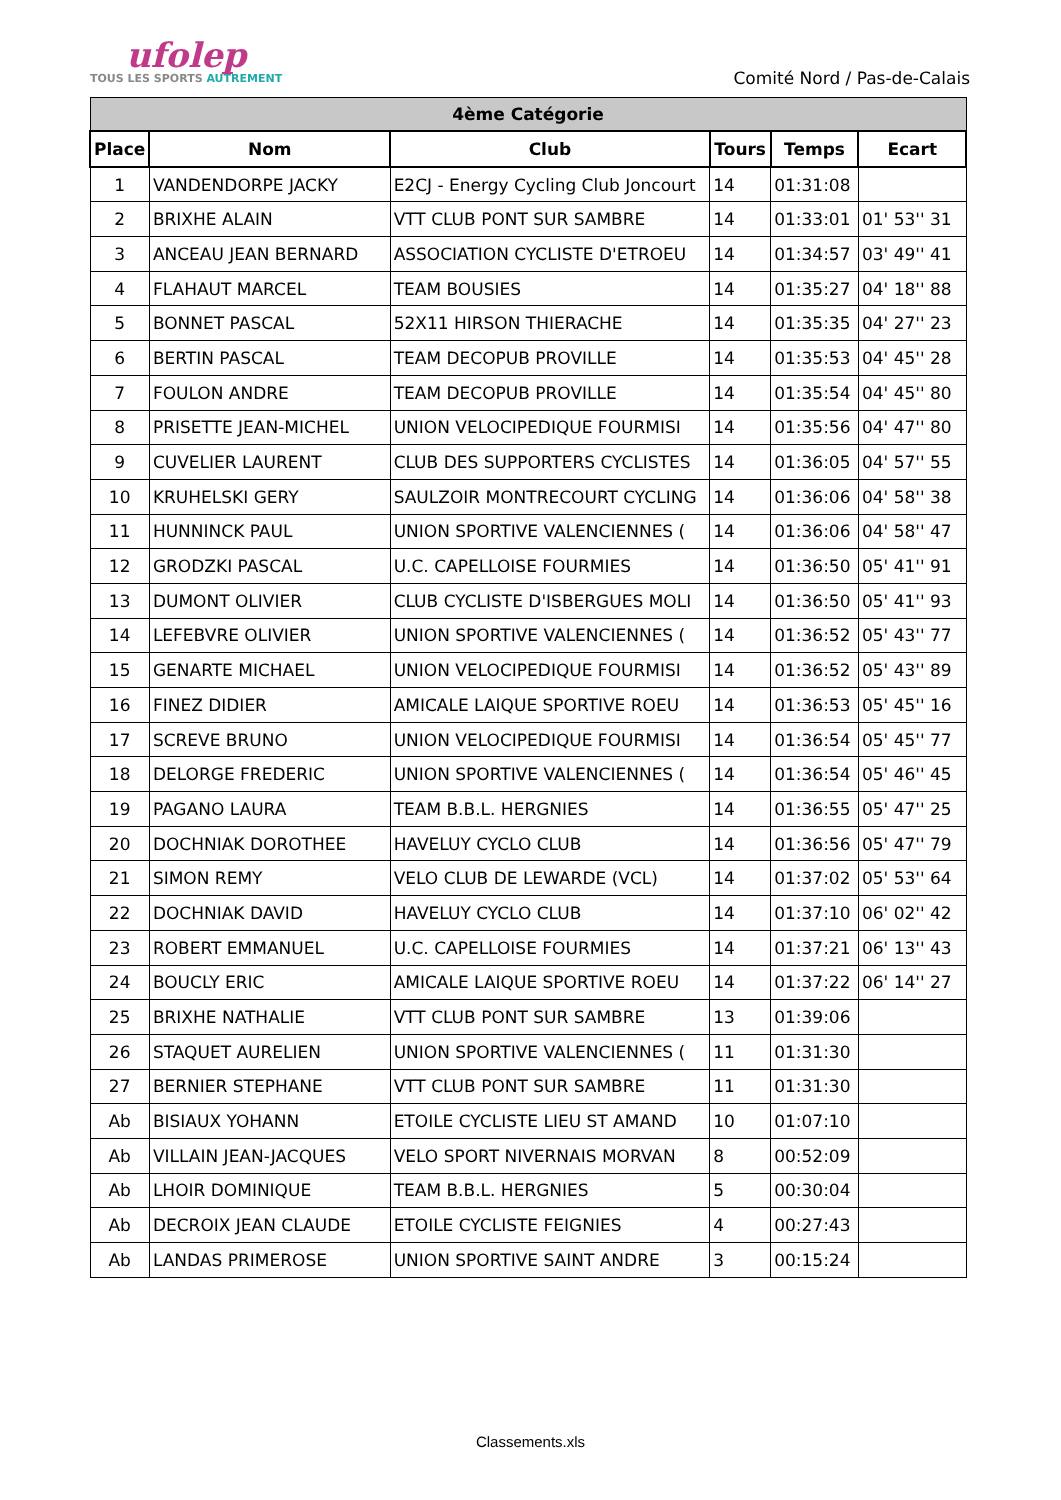ufolep
TOUS LES SPORTS AUTREMENT
Comité Nord / Pas-de-Calais
| 4ème Catégorie | | | | | |
| Place | Nom | Club | Tours | Temps | Ecart |
| 1 | VANDENDORPE JACKY | E2CJ - Energy Cycling Club Joncourt | 14 | 01:31:08 | |
| 2 | BRIXHE ALAIN | VTT CLUB PONT SUR SAMBRE | 14 | 01:33:01 | 01' 53'' 31 |
| 3 | ANCEAU JEAN BERNARD | ASSOCIATION CYCLISTE D'ETROEU | 14 | 01:34:57 | 03' 49'' 41 |
| 4 | FLAHAUT MARCEL | TEAM BOUSIES | 14 | 01:35:27 | 04' 18'' 88 |
| 5 | BONNET PASCAL | 52X11 HIRSON THIERACHE | 14 | 01:35:35 | 04' 27'' 23 |
| 6 | BERTIN PASCAL | TEAM DECOPUB PROVILLE | 14 | 01:35:53 | 04' 45'' 28 |
| 7 | FOULON ANDRE | TEAM DECOPUB PROVILLE | 14 | 01:35:54 | 04' 45'' 80 |
| 8 | PRISETTE JEAN-MICHEL | UNION VELOCIPEDIQUE FOURMISI | 14 | 01:35:56 | 04' 47'' 80 |
| 9 | CUVELIER LAURENT | CLUB DES SUPPORTERS CYCLISTES | 14 | 01:36:05 | 04' 57'' 55 |
| 10 | KRUHELSKI GERY | SAULZOIR MONTRECOURT CYCLING | 14 | 01:36:06 | 04' 58'' 38 |
| 11 | HUNNINCK PAUL | UNION SPORTIVE VALENCIENNES ( | 14 | 01:36:06 | 04' 58'' 47 |
| 12 | GRODZKI PASCAL | U.C. CAPELLOISE FOURMIES | 14 | 01:36:50 | 05' 41'' 91 |
| 13 | DUMONT OLIVIER | CLUB CYCLISTE D'ISBERGUES MOLI | 14 | 01:36:50 | 05' 41'' 93 |
| 14 | LEFEBVRE OLIVIER | UNION SPORTIVE VALENCIENNES ( | 14 | 01:36:52 | 05' 43'' 77 |
| 15 | GENARTE MICHAEL | UNION VELOCIPEDIQUE FOURMISI | 14 | 01:36:52 | 05' 43'' 89 |
| 16 | FINEZ DIDIER | AMICALE LAIQUE SPORTIVE ROEU | 14 | 01:36:53 | 05' 45'' 16 |
| 17 | SCREVE BRUNO | UNION VELOCIPEDIQUE FOURMISI | 14 | 01:36:54 | 05' 45'' 77 |
| 18 | DELORGE FREDERIC | UNION SPORTIVE VALENCIENNES ( | 14 | 01:36:54 | 05' 46'' 45 |
| 19 | PAGANO LAURA | TEAM B.B.L. HERGNIES | 14 | 01:36:55 | 05' 47'' 25 |
| 20 | DOCHNIAK DOROTHEE | HAVELUY CYCLO CLUB | 14 | 01:36:56 | 05' 47'' 79 |
| 21 | SIMON REMY | VELO CLUB DE LEWARDE (VCL) | 14 | 01:37:02 | 05' 53'' 64 |
| 22 | DOCHNIAK DAVID | HAVELUY CYCLO CLUB | 14 | 01:37:10 | 06' 02'' 42 |
| 23 | ROBERT EMMANUEL | U.C. CAPELLOISE FOURMIES | 14 | 01:37:21 | 06' 13'' 43 |
| 24 | BOUCLY ERIC | AMICALE LAIQUE SPORTIVE ROEU | 14 | 01:37:22 | 06' 14'' 27 |
| 25 | BRIXHE NATHALIE | VTT CLUB PONT SUR SAMBRE | 13 | 01:39:06 | |
| 26 | STAQUET AURELIEN | UNION SPORTIVE VALENCIENNES ( | 11 | 01:31:30 | |
| 27 | BERNIER STEPHANE | VTT CLUB PONT SUR SAMBRE | 11 | 01:31:30 | |
| Ab | BISIAUX YOHANN | ETOILE CYCLISTE LIEU ST AMAND | 10 | 01:07:10 | |
| Ab | VILLAIN JEAN-JACQUES | VELO SPORT NIVERNAIS MORVAN | 8 | 00:52:09 | |
| Ab | LHOIR DOMINIQUE | TEAM B.B.L. HERGNIES | 5 | 00:30:04 | |
| Ab | DECROIX JEAN CLAUDE | ETOILE CYCLISTE FEIGNIES | 4 | 00:27:43 | |
| Ab | LANDAS PRIMEROSE | UNION SPORTIVE SAINT ANDRE | 3 | 00:15:24 | |
Classements.xls